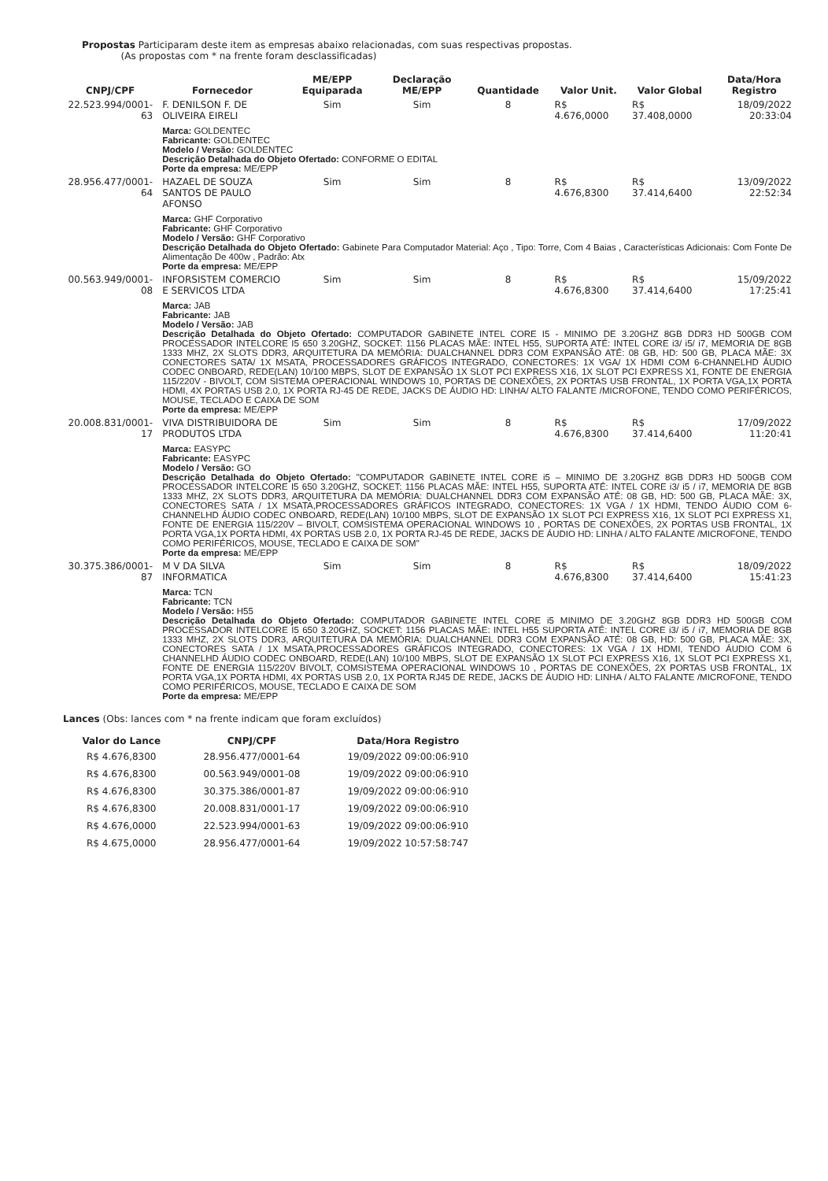Propostas Participaram deste item as empresas abaixo relacionadas, com suas respectivas propostas.
(As propostas com * na frente foram desclassificadas)
| CNPJ/CPF | Fornecedor | ME/EPP Equiparada | Declaração ME/EPP | Quantidade | Valor Unit. | Valor Global | Data/Hora Registro |
| --- | --- | --- | --- | --- | --- | --- | --- |
| 22.523.994/0001-63 | F. DENILSON F. DE OLIVEIRA EIRELI | Sim | Sim | 8 | R$ 4.676,0000 | R$ 37.408,0000 | 18/09/2022 20:33:04 |
| | Marca: GOLDENTEC Fabricante: GOLDENTEC Modelo / Versão: GOLDENTEC Descrição Detalhada do Objeto Ofertado: CONFORME O EDITAL Porte da empresa: ME/EPP | | | | | | |
| 28.956.477/0001-64 | HAZAEL DE SOUZA SANTOS DE PAULO AFONSO | Sim | Sim | 8 | R$ 4.676,8300 | R$ 37.414,6400 | 13/09/2022 22:52:34 |
| | Marca: GHF Corporativo Fabricante: GHF Corporativo Modelo / Versão: GHF Corporativo Descrição Detalhada do Objeto Ofertado: Gabinete Para Computador Material: Aço , Tipo: Torre, Com 4 Baias , Características Adicionais: Com Fonte De Alimentação De 400w , Padrão: Atx Porte da empresa: ME/EPP | | | | | | |
| 00.563.949/0001-08 | INFORSISTEM COMERCIO E SERVICOS LTDA | Sim | Sim | 8 | R$ 4.676,8300 | R$ 37.414,6400 | 15/09/2022 17:25:41 |
| | Marca: JAB Fabricante: JAB Modelo / Versão: JAB Descrição Detalhada do Objeto Ofertado: COMPUTADOR GABINETE INTEL CORE I5 - MINIMO DE 3.20GHZ 8GB DDR3 HD 500GB COM PROCESSADOR INTELCORE I5 650 3.20GHZ, SOCKET: 1156 PLACAS MÃE: INTEL H55, SUPORTA ATÉ: INTEL CORE i3/ i5/ i7, MEMORIA DE 8GB 1333 MHZ, 2X SLOTS DDR3, ARQUITETURA DA MEMÓRIA: DUALCHANNEL DDR3 COM EXPANSÃO ATÉ: 08 GB, HD: 500 GB, PLACA MÃE: 3X CONECTORES SATA/ 1X MSATA, PROCESSADORES GRÁFICOS INTEGRADO, CONECTORES: 1X VGA/ 1X HDMI COM 6-CHANNELHD ÁUDIO CODEC ONBOARD, REDE(LAN) 10/100 MBPS, SLOT DE EXPANSÃO 1X SLOT PCI EXPRESS X16, 1X SLOT PCI EXPRESS X1, FONTE DE ENERGIA 115/220V - BIVOLT, COM SISTEMA OPERACIONAL WINDOWS 10, PORTAS DE CONEXÕES, 2X PORTAS USB FRONTAL, 1X PORTA VGA,1X PORTA HDMI, 4X PORTAS USB 2.0, 1X PORTA RJ-45 DE REDE, JACKS DE ÁUDIO HD: LINHA/ ALTO FALANTE /MICROFONE, TENDO COMO PERIFÉRICOS, MOUSE, TECLADO E CAIXA DE SOM Porte da empresa: ME/EPP | | | | | | |
| 20.008.831/0001-17 | VIVA DISTRIBUIDORA DE PRODUTOS LTDA | Sim | Sim | 8 | R$ 4.676,8300 | R$ 37.414,6400 | 17/09/2022 11:20:41 |
| | Marca: EASYPC Fabricante: EASYPC Modelo / Versão: GO Descrição Detalhada do Objeto Ofertado: "COMPUTADOR GABINETE INTEL CORE i5 – MINIMO DE 3.20GHZ 8GB DDR3 HD 500GB COM PROCESSADOR INTELCORE I5 650 3.20GHZ, SOCKET: 1156 PLACAS MÃE: INTEL H55, SUPORTA ATÉ: INTEL CORE i3/ i5 / i7, MEMORIA DE 8GB 1333 MHZ, 2X SLOTS DDR3, ARQUITETURA DA MEMÓRIA: DUALCHANNEL DDR3 COM EXPANSÃO ATÉ: 08 GB, HD: 500 GB, PLACA MÃE: 3X, CONECTORES SATA / 1X MSATA,PROCESSADORES GRÁFICOS INTEGRADO, CONECTORES: 1X VGA / 1X HDMI, TENDO ÁUDIO COM 6-CHANNELHD ÁUDIO CODEC ONBOARD, REDE(LAN) 10/100 MBPS, SLOT DE EXPANSÃO 1X SLOT PCI EXPRESS X16, 1X SLOT PCI EXPRESS X1, FONTE DE ENERGIA 115/220V – BIVOLT, COMSISTEMA OPERACIONAL WINDOWS 10 , PORTAS DE CONEXÕES, 2X PORTAS USB FRONTAL, 1X PORTA VGA,1X PORTA HDMI, 4X PORTAS USB 2.0, 1X PORTA RJ-45 DE REDE, JACKS DE ÁUDIO HD: LINHA / ALTO FALANTE /MICROFONE, TENDO COMO PERIFÉRICOS, MOUSE, TECLADO E CAIXA DE SOM" Porte da empresa: ME/EPP | | | | | | |
| 30.375.386/0001-87 | M V DA SILVA INFORMATICA | Sim | Sim | 8 | R$ 4.676,8300 | R$ 37.414,6400 | 18/09/2022 15:41:23 |
| | Marca: TCN Fabricante: TCN Modelo / Versão: H55 Descrição Detalhada do Objeto Ofertado: COMPUTADOR GABINETE INTEL CORE i5 MINIMO DE 3.20GHZ 8GB DDR3 HD 500GB COM PROCESSADOR INTELCORE I5 650 3.20GHZ, SOCKET: 1156 PLACAS MÃE: INTEL H55 SUPORTA ATÉ: INTEL CORE i3/ i5 / i7, MEMORIA DE 8GB 1333 MHZ, 2X SLOTS DDR3, ARQUITETURA DA MEMÓRIA: DUALCHANNEL DDR3 COM EXPANSÃO ATÉ: 08 GB, HD: 500 GB, PLACA MÃE: 3X, CONECTORES SATA / 1X MSATA,PROCESSADORES GRÁFICOS INTEGRADO, CONECTORES: 1X VGA / 1X HDMI, TENDO ÁUDIO COM 6 CHANNELHD ÁUDIO CODEC ONBOARD, REDE(LAN) 10/100 MBPS, SLOT DE EXPANSÃO 1X SLOT PCI EXPRESS X16, 1X SLOT PCI EXPRESS X1, FONTE DE ENERGIA 115/220V BIVOLT, COMSISTEMA OPERACIONAL WINDOWS 10 , PORTAS DE CONEXÕES, 2X PORTAS USB FRONTAL, 1X PORTA VGA,1X PORTA HDMI, 4X PORTAS USB 2.0, 1X PORTA RJ45 DE REDE, JACKS DE ÁUDIO HD: LINHA / ALTO FALANTE /MICROFONE, TENDO COMO PERIFÉRICOS, MOUSE, TECLADO E CAIXA DE SOM Porte da empresa: ME/EPP | | | | | | |
Lances (Obs: lances com * na frente indicam que foram excluídos)
| Valor do Lance | CNPJ/CPF | Data/Hora Registro |
| --- | --- | --- |
| R$ 4.676,8300 | 28.956.477/0001-64 | 19/09/2022 09:00:06:910 |
| R$ 4.676,8300 | 00.563.949/0001-08 | 19/09/2022 09:00:06:910 |
| R$ 4.676,8300 | 30.375.386/0001-87 | 19/09/2022 09:00:06:910 |
| R$ 4.676,8300 | 20.008.831/0001-17 | 19/09/2022 09:00:06:910 |
| R$ 4.676,0000 | 22.523.994/0001-63 | 19/09/2022 09:00:06:910 |
| R$ 4.675,0000 | 28.956.477/0001-64 | 19/09/2022 10:57:58:747 |